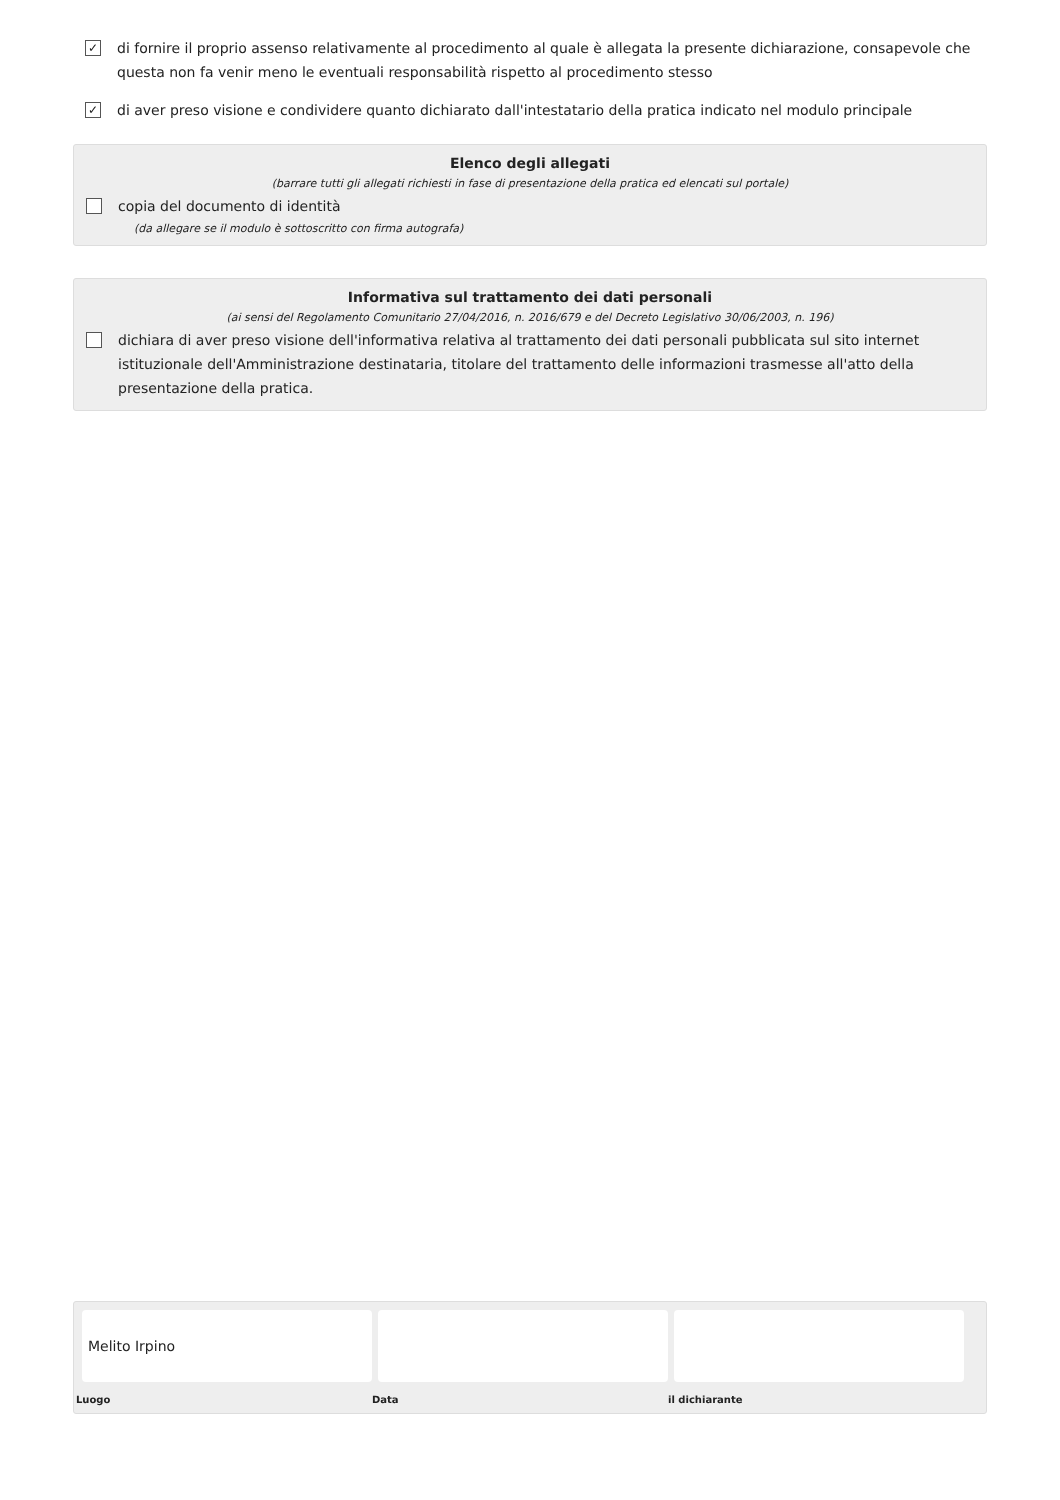✓
di fornire il proprio assenso relativamente al procedimento al quale è allegata la presente dichiarazione, consapevole che questa non fa venir meno le eventuali responsabilità rispetto al procedimento stesso
✓
di aver preso visione e condividere quanto dichiarato dall'intestatario della pratica indicato nel modulo principale
Elenco degli allegati
(barrare tutti gli allegati richiesti in fase di presentazione della pratica ed elencati sul portale)
copia del documento di identità
(da allegare se il modulo è sottoscritto con firma autografa)
Informativa sul trattamento dei dati personali
(ai sensi del Regolamento Comunitario 27/04/2016, n. 2016/679 e del Decreto Legislativo 30/06/2003, n. 196)
dichiara di aver preso visione dell'informativa relativa al trattamento dei dati personali pubblicata sul sito internet istituzionale dell'Amministrazione destinataria, titolare del trattamento delle informazioni trasmesse all'atto della presentazione della pratica.
Melito Irpino
Luogo
Data il dichiarante